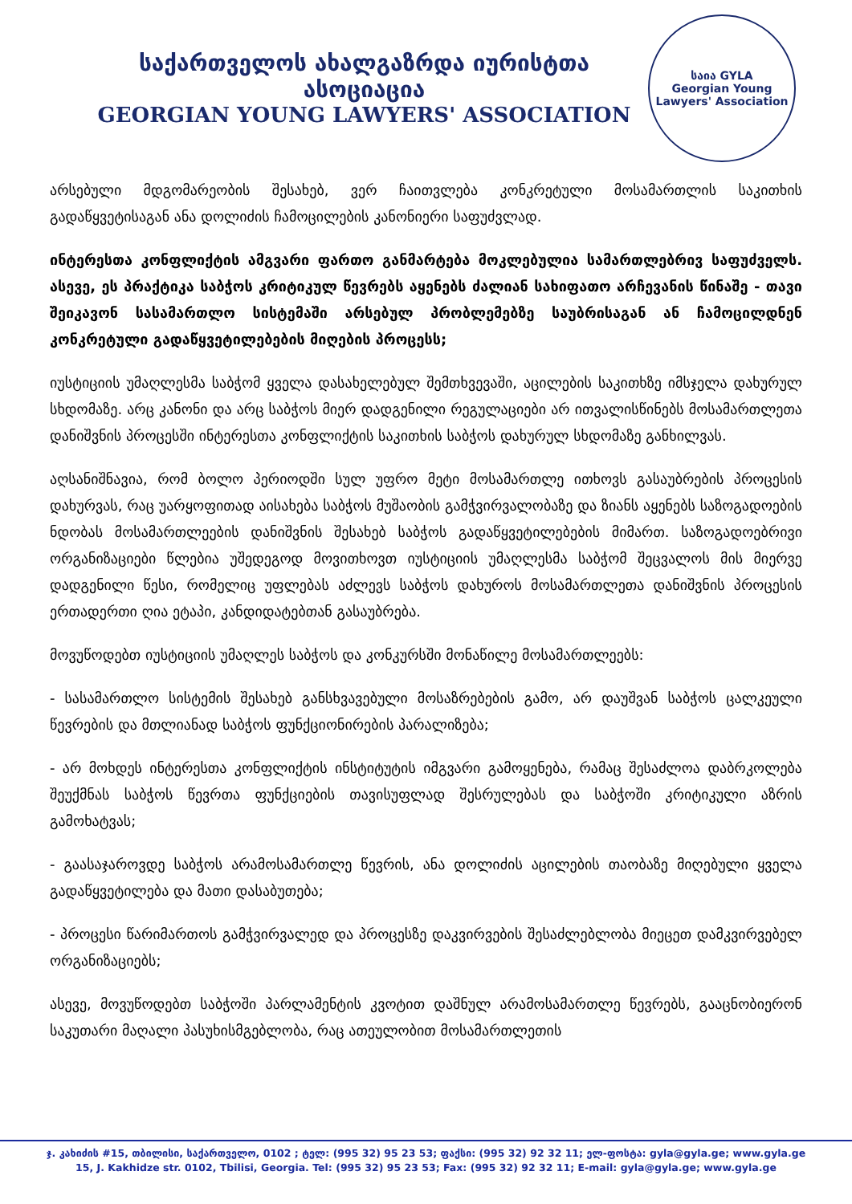საქართველოს ახალგაზრდა იურისტთა ასოციაცია
GEORGIAN YOUNG LAWYERS' ASSOCIATION
საია GYLA
Georgian Young Lawyers' Association
არსებული მდგომარეობის შესახებ, ვერ ჩაითვლება კონკრეტული მოსამართლის საკითხის გადაწყვეტისაგან ანა დოლიძის ჩამოცილების კანონიერი საფუძვლად.
ინტერესთა კონფლიქტის ამგვარი ფართო განმარტება მოკლებულია სამართლებრივ საფუძველს. ასევე, ეს პრაქტიკა საბჭოს კრიტიკულ წევრებს აყენებს ძალიან სახიფათო არჩევანის წინაშე - თავი შეიკავონ სასამართლო სისტემაში არსებულ პრობლემებზე საუბრისაგან ან ჩამოცილდნენ კონკრეტული გადაწყვეტილებების მიღების პროცესს;
იუსტიციის უმაღლესმა საბჭომ ყველა დასახელებულ შემთხვევაში, აცილების საკითხზე იმსჯელა დახურულ სხდომაზე. არც კანონი და არც საბჭოს მიერ დადგენილი რეგულაციები არ ითვალისწინებს მოსამართლეთა დანიშვნის პროცესში ინტერესთა კონფლიქტის საკითხის საბჭოს დახურულ სხდომაზე განხილვას.
აღსანიშნავია, რომ ბოლო პერიოდში სულ უფრო მეტი მოსამართლე ითხოვს გასაუბრების პროცესის დახურვას, რაც უარყოფითად აისახება საბჭოს მუშაობის გამჭვირვალობაზე და ზიანს აყენებს საზოგადოების ნდობას მოსამართლეების დანიშვნის შესახებ საბჭოს გადაწყვეტილებების მიმართ. საზოგადოებრივი ორგანიზაციები წლებია უშედეგოდ მოვითხოვთ იუსტიციის უმაღლესმა საბჭომ შეცვალოს მის მიერვე დადგენილი წესი, რომელიც უფლებას აძლევს საბჭოს დახუროს მოსამართლეთა დანიშვნის პროცესის ერთადერთი ღია ეტაპი, კანდიდატებთან გასაუბრება.
მოვუწოდებთ იუსტიციის უმაღლეს საბჭოს და კონკურსში მონაწილე მოსამართლეებს:
- სასამართლო სისტემის შესახებ განსხვავებული მოსაზრებების გამო, არ დაუშვან საბჭოს ცალკეული წევრების და მთლიანად საბჭოს ფუნქციონირების პარალიზება;
- არ მოხდეს ინტერესთა კონფლიქტის ინსტიტუტის იმგვარი გამოყენება, რამაც შესაძლოა დაბრკოლება შეუქმნას საბჭოს წევრთა ფუნქციების თავისუფლად შესრულებას და საბჭოში კრიტიკული აზრის გამოხატვას;
- გაასაჯაროვდე საბჭოს არამოსამართლე წევრის, ანა დოლიძის აცილების თაობაზე მიღებული ყველა გადაწყვეტილება და მათი დასაბუთება;
- პროცესი წარიმართოს გამჭვირვალედ და პროცესზე დაკვირვების შესაძლებლობა მიეცეთ დამკვირვებელ ორგანიზაციებს;
ასევე, მოვუწოდებთ საბჭოში პარლამენტის კვოტით დაშნულ არამოსამართლე წევრებს, გააცნობიერონ საკუთარი მაღალი პასუხისმგებლობა, რაც ათეულობით მოსამართლეთის
ჯ. კახიძის #15, თბილისი, საქართველო, 0102 ; ტელ: (995 32) 95 23 53; ფაქსი: (995 32) 92 32 11; ელ-ფოსტა: gyla@gyla.ge; www.gyla.ge
15, J. Kakhidze str. 0102, Tbilisi, Georgia. Tel: (995 32) 95 23 53; Fax: (995 32) 92 32 11; E-mail: gyla@gyla.ge; www.gyla.ge